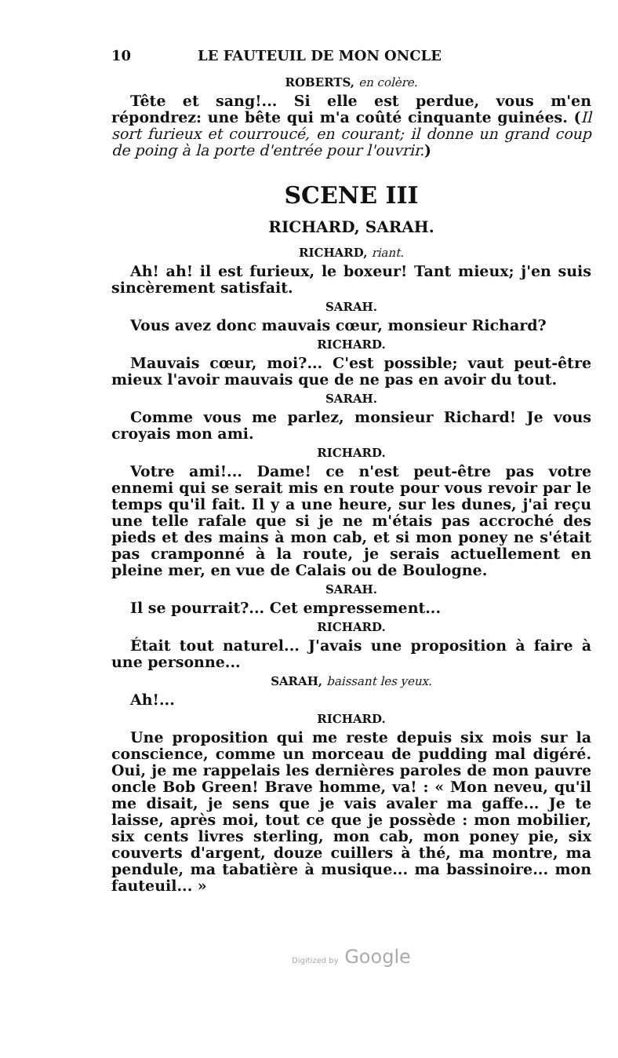10 LE FAUTEUIL DE MON ONCLE
ROBERTS, en colère.
Tête et sang!... Si elle est perdue, vous m'en répondrez: une bête qui m'a coûté cinquante guinées. (Il sort furieux et courroucé, en courant; il donne un grand coup de poing à la porte d'entrée pour l'ouvrir.)
SCENE III
RICHARD, SARAH.
RICHARD, riant.
Ah! ah! il est furieux, le boxeur! Tant mieux; j'en suis sincèrement satisfait.
SARAH.
Vous avez donc mauvais cœur, monsieur Richard?
RICHARD.
Mauvais cœur, moi?... C'est possible; vaut peut-être mieux l'avoir mauvais que de ne pas en avoir du tout.
SARAH.
Comme vous me parlez, monsieur Richard! Je vous croyais mon ami.
RICHARD.
Votre ami!... Dame! ce n'est peut-être pas votre ennemi qui se serait mis en route pour vous revoir par le temps qu'il fait. Il y a une heure, sur les dunes, j'ai reçu une telle rafale que si je ne m'étais pas accroché des pieds et des mains à mon cab, et si mon poney ne s'était pas cramponné à la route, je serais actuellement en pleine mer, en vue de Calais ou de Boulogne.
SARAH.
Il se pourrait?... Cet empressement...
RICHARD.
Était tout naturel... J'avais une proposition à faire à une personne...
SARAH, baissant les yeux.
Ah!...
RICHARD.
Une proposition qui me reste depuis six mois sur la conscience, comme un morceau de pudding mal digéré. Oui, je me rappelais les dernières paroles de mon pauvre oncle Bob Green! Brave homme, va! : « Mon neveu, qu'il me disait, je sens que je vais avaler ma gaffe... Je te laisse, après moi, tout ce que je possède : mon mobilier, six cents livres sterling, mon cab, mon poney pie, six couverts d'argent, douze cuillers à thé, ma montre, ma pendule, ma tabatière à musique... ma bassinoire... mon fauteuil... »
Digitized by Google